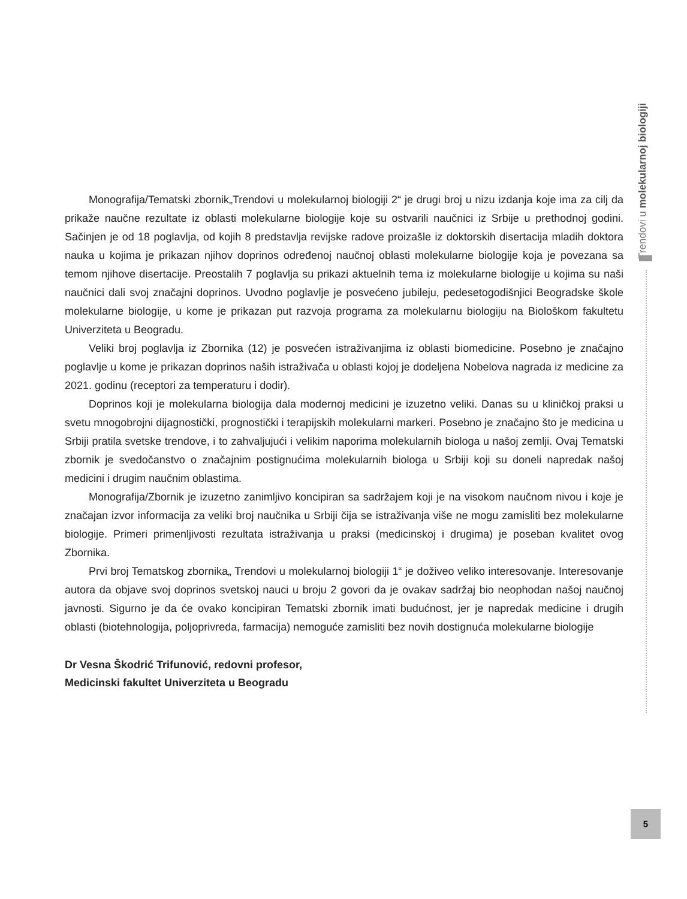Trendovi u molekularnoj biologiji
Monografija/Tematski zbornik„Trendovi u molekularnoj biologiji 2“ je drugi broj u nizu izdanja koje ima za cilj da prikaže naučne rezultate iz oblasti molekularne biologije koje su ostvarili naučnici iz Srbije u prethodnoj godini. Sačinjen je od 18 poglavlja, od kojih 8 predstavlja revijske radove proizašle iz doktorskih disertacija mladih doktora nauka u kojima je prikazan njihov doprinos određenoj naučnoj oblasti molekularne biologije koja je povezana sa temom njihove disertacije. Preostalih 7 poglavlja su prikazi aktuelnih tema iz molekularne biologije u kojima su naši naučnici dali svoj značajni doprinos. Uvodno poglavlje je posvećeno jubileju, pedesetogodišnjici Beogradske škole molekularne biologije, u kome je prikazan put razvoja programa za molekularnu biologiju na Biološkom fakultetu Univerziteta u Beogradu.
Veliki broj poglavlja iz Zbornika (12) je posvećen istraživanjima iz oblasti biomedicine. Posebno je značajno poglavlje u kome je prikazan doprinos naših istraživača u oblasti kojoj je dodeljena Nobelova nagrada iz medicine za 2021. godinu (receptori za temperaturu i dodir).
Doprinos koji je molekularna biologija dala modernoj medicini je izuzetno veliki. Danas su u kliničkoj praksi u svetu mnogobrojni dijagnostički, prognostički i terapijskih molekularni markeri. Posebno je značajno što je medicina u Srbiji pratila svetske trendove, i to zahvaljujući i velikim naporima molekularnih biologa u našoj zemlji. Ovaj Tematski zbornik je svedočanstvo o značajnim postignućima molekularnih biologa u Srbiji koji su doneli napredak našoj medicini i drugim naučnim oblastima.
Monografija/Zbornik je izuzetno zanimljivo koncipiran sa sadržajem koji je na visokom naučnom nivou i koje je značajan izvor informacija za veliki broj naučnika u Srbiji čija se istraživanja više ne mogu zamisliti bez molekularne biologije. Primeri primenljivosti rezultata istraživanja u praksi (medicinskoj i drugima) je poseban kvalitet ovog Zbornika.
Prvi broj Tematskog zbornika„ Trendovi u molekularnoj biologiji 1“ je doživeo veliko interesovanje. Interesovanje autora da objave svoj doprinos svetskoj nauci u broju 2 govori da je ovakav sadržaj bio neophodan našoj naučnoj javnosti. Sigurno je da će ovako koncipiran Tematski zbornik imati budućnost, jer je napredak medicine i drugih oblasti (biotehnologija, poljoprivreda, farmacija) nemoguće zamisliti bez novih dostignuća molekularne biologije
Dr Vesna Škodrić Trifunović, redovni profesor,
Medicinski fakultet Univerziteta u Beogradu
5